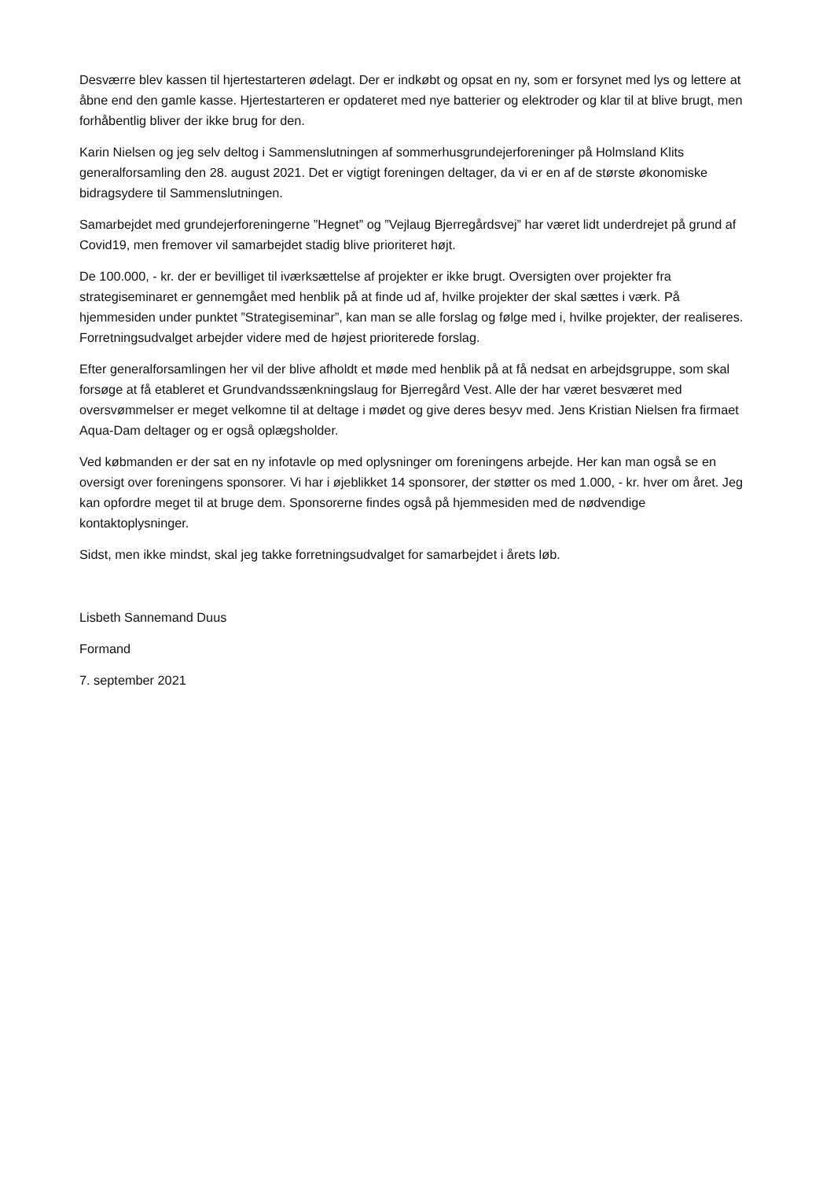Desværre blev kassen til hjertestarteren ødelagt. Der er indkøbt og opsat en ny, som er forsynet med lys og lettere at åbne end den gamle kasse. Hjertestarteren er opdateret med nye batterier og elektroder og klar til at blive brugt, men forhåbentlig bliver der ikke brug for den.
Karin Nielsen og jeg selv deltog i Sammenslutningen af sommerhusgrundejerforeninger på Holmsland Klits generalforsamling den 28. august 2021. Det er vigtigt foreningen deltager, da vi er en af de største økonomiske bidragsydere til Sammenslutningen.
Samarbejdet med grundejerforeningerne ”Hegnet” og ”Vejlaug Bjerregårdsvej” har været lidt underdrejet på grund af Covid19, men fremover vil samarbejdet stadig blive prioriteret højt.
De 100.000, - kr. der er bevilliget til iværksættelse af projekter er ikke brugt. Oversigten over projekter fra strategiseminaret er gennemgået med henblik på at finde ud af, hvilke projekter der skal sættes i værk. På hjemmesiden under punktet ”Strategiseminar”, kan man se alle forslag og følge med i, hvilke projekter, der realiseres. Forretningsudvalget arbejder videre med de højest prioriterede forslag.
Efter generalforsamlingen her vil der blive afholdt et møde med henblik på at få nedsat en arbejdsgruppe, som skal forsøge at få etableret et Grundvandssænkningslaug for Bjerregård Vest. Alle der har været besværet med oversvømmelser er meget velkomne til at deltage i mødet og give deres besyv med. Jens Kristian Nielsen fra firmaet Aqua-Dam deltager og er også oplægsholder.
Ved købmanden er der sat en ny infotavle op med oplysninger om foreningens arbejde. Her kan man også se en oversigt over foreningens sponsorer. Vi har i øjeblikket 14 sponsorer, der støtter os med 1.000, - kr. hver om året. Jeg kan opfordre meget til at bruge dem. Sponsorerne findes også på hjemmesiden med de nødvendige kontaktoplysninger.
Sidst, men ikke mindst, skal jeg takke forretningsudvalget for samarbejdet i årets løb.
Lisbeth Sannemand Duus
Formand
7. september 2021